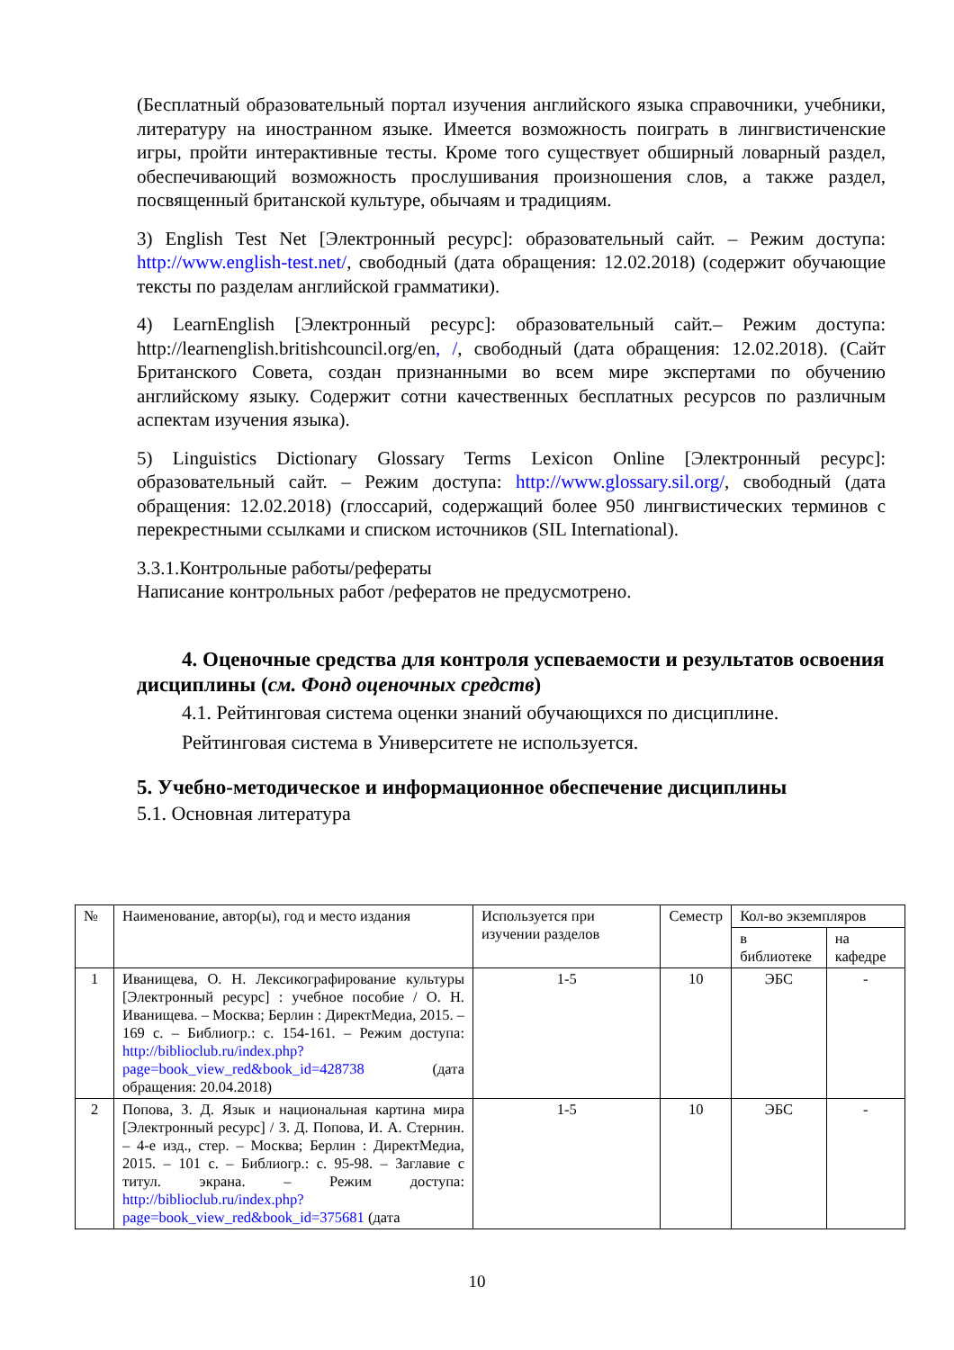(Бесплатный образовательный портал изучения английского языка справочники, учебники, литературу на иностранном языке. Имеется возможность поиграть в лингвистиченские игры, пройти интерактивные тесты. Кроме того существует обширный ловарный раздел, обеспечивающий возможность прослушивания произношения слов, а также раздел, посвященный британской культуре, обычаям и традициям.
3) English Test Net [Электронный ресурс]: образовательный сайт. – Режим доступа: http://www.english-test.net/, свободный (дата обращения: 12.02.2018) (содержит обучающие тексты по разделам английской грамматики).
4) LearnEnglish [Электронный ресурс]: образовательный сайт.– Режим доступа: http://learnenglish.britishcouncil.org/en, /, свободный (дата обращения: 12.02.2018). (Сайт Британского Совета, создан признанными во всем мире экспертами по обучению английскому языку. Содержит сотни качественных бесплатных ресурсов по различным аспектам изучения языка).
5) Linguistics Dictionary Glossary Terms Lexicon Online [Электронный ресурс]: образовательный сайт. – Режим доступа: http://www.glossary.sil.org/, свободный (дата обращения: 12.02.2018) (глоссарий, содержащий более 950 лингвистических терминов с перекрестными ссылками и списком источников (SIL International).
3.3.1.Контрольные работы/рефераты
Написание контрольных работ /рефератов не предусмотрено.
4. Оценочные средства для контроля успеваемости и результатов освоения дисциплины (см. Фонд оценочных средств)
4.1. Рейтинговая система оценки знаний обучающихся по дисциплине.
Рейтинговая система в Университете не используется.
5. Учебно-методическое и информационное обеспечение дисциплины
5.1. Основная литература
| № | Наименование, автор(ы), год и место издания | Используется при изучении разделов | Семестр | Кол-во экземпляров | |
| --- | --- | --- | --- | --- | --- |
| | | | | в библиотеке | на кафедре |
| 1 | Иванищева, О. Н. Лексикографирование культуры [Электронный ресурс] : учебное пособие / О. Н. Иванищева. – Москва; Берлин : ДиректМедиа, 2015. – 169 с. – Библиогр.: с. 154-161. – Режим доступа: http://biblioclub.ru/index.php?page=book_view_red&book_id=428738 (дата обращения: 20.04.2018) | 1-5 | 10 | ЭБС | - |
| 2 | Попова, З. Д. Язык и национальная картина мира [Электронный ресурс] / З. Д. Попова, И. А. Стернин. – 4-е изд., стер. – Москва; Берлин : ДиректМедиа, 2015. – 101 с. – Библиогр.: с. 95-98. – Заглавие с титул. экрана. – Режим доступа: http://biblioclub.ru/index.php?page=book_view_red&book_id=375681 (дата | 1-5 | 10 | ЭБС | - |
10